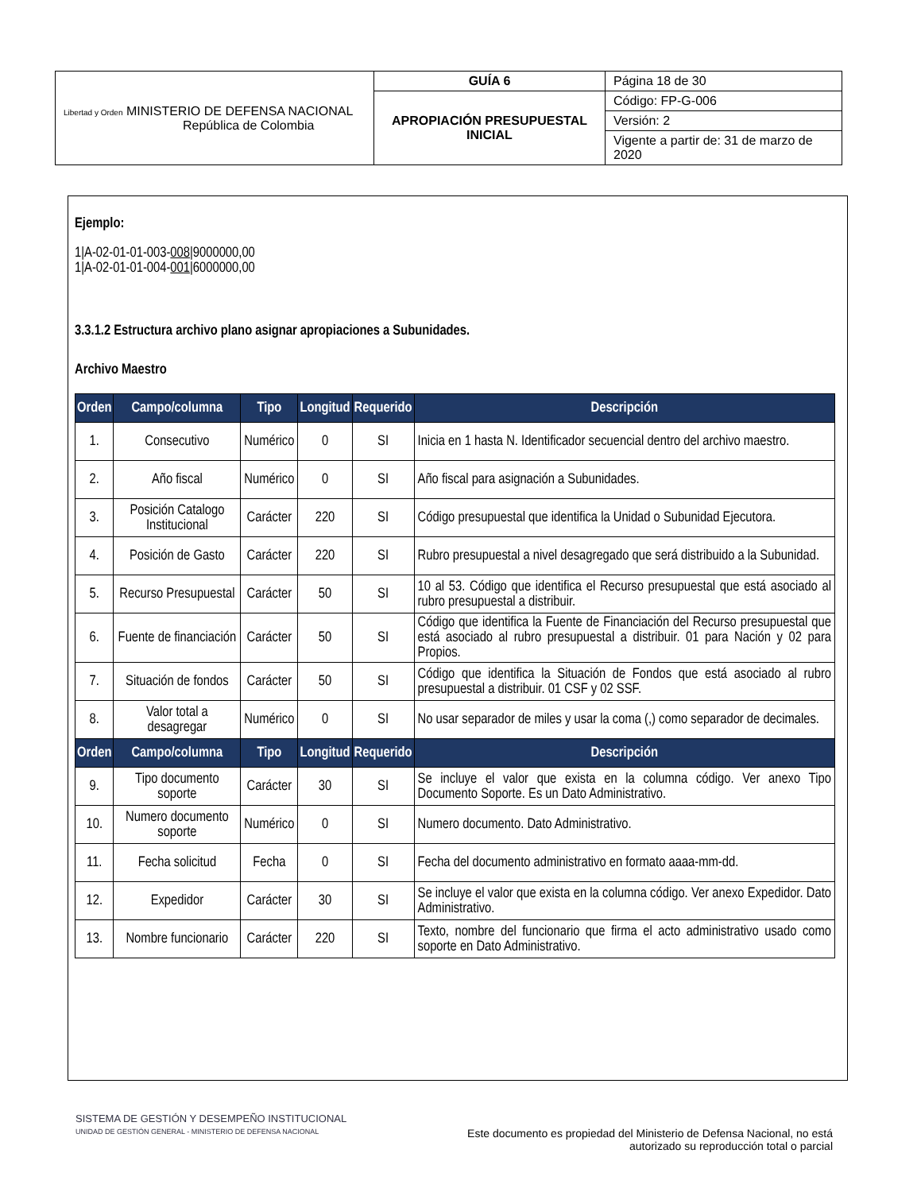| Libertad y Orden MINISTERIO DE DEFENSA NACIONAL República de Colombia | GUÍA 6 | Página 18 de 30 |
| | APROPIACIÓN PRESUPUESTAL INICIAL | Código: FP-G-006 |
| | | Versión: 2 |
| | | Vigente a partir de: 31 de marzo de 2020 |
Ejemplo:
1|A-02-01-01-003-008|9000000,00
1|A-02-01-01-004-001|6000000,00
3.3.1.2 Estructura archivo plano asignar apropiaciones a Subunidades.
Archivo Maestro
| Orden | Campo/columna | Tipo | Longitud | Requerido | Descripción |
| --- | --- | --- | --- | --- | --- |
| 1. | Consecutivo | Numérico | 0 | SI | Inicia en 1 hasta N. Identificador secuencial dentro del archivo maestro. |
| 2. | Año fiscal | Numérico | 0 | SI | Año fiscal para asignación a Subunidades. |
| 3. | Posición Catalogo Institucional | Carácter | 220 | SI | Código presupuestal que identifica la Unidad o Subunidad Ejecutora. |
| 4. | Posición de Gasto | Carácter | 220 | SI | Rubro presupuestal a nivel desagregado que será distribuido a la Subunidad. |
| 5. | Recurso Presupuestal | Carácter | 50 | SI | 10 al 53. Código que identifica el Recurso presupuestal que está asociado al rubro presupuestal a distribuir. |
| 6. | Fuente de financiación | Carácter | 50 | SI | Código que identifica la Fuente de Financiación del Recurso presupuestal que está asociado al rubro presupuestal a distribuir. 01 para Nación y 02 para Propios. |
| 7. | Situación de fondos | Carácter | 50 | SI | Código que identifica la Situación de Fondos que está asociado al rubro presupuestal a distribuir. 01 CSF y 02 SSF. |
| 8. | Valor total a desagregar | Numérico | 0 | SI | No usar separador de miles y usar la coma (,) como separador de decimales. |
| Orden | Campo/columna | Tipo | Longitud | Requerido | Descripción |
| 9. | Tipo documento soporte | Carácter | 30 | SI | Se incluye el valor que exista en la columna código. Ver anexo Tipo Documento Soporte. Es un Dato Administrativo. |
| 10. | Numero documento soporte | Numérico | 0 | SI | Numero documento. Dato Administrativo. |
| 11. | Fecha solicitud | Fecha | 0 | SI | Fecha del documento administrativo en formato aaaa-mm-dd. |
| 12. | Expedidor | Carácter | 30 | SI | Se incluye el valor que exista en la columna código. Ver anexo Expedidor. Dato Administrativo. |
| 13. | Nombre funcionario | Carácter | 220 | SI | Texto, nombre del funcionario que firma el acto administrativo usado como soporte en Dato Administrativo. |
SISTEMA DE GESTIÓN Y DESEMPEÑO INSTITUCIONAL
UNIDAD DE GESTIÓN GENERAL - MINISTERIO DE DEFENSA NACIONAL
Este documento es propiedad del Ministerio de Defensa Nacional, no está autorizado su reproducción total o parcial